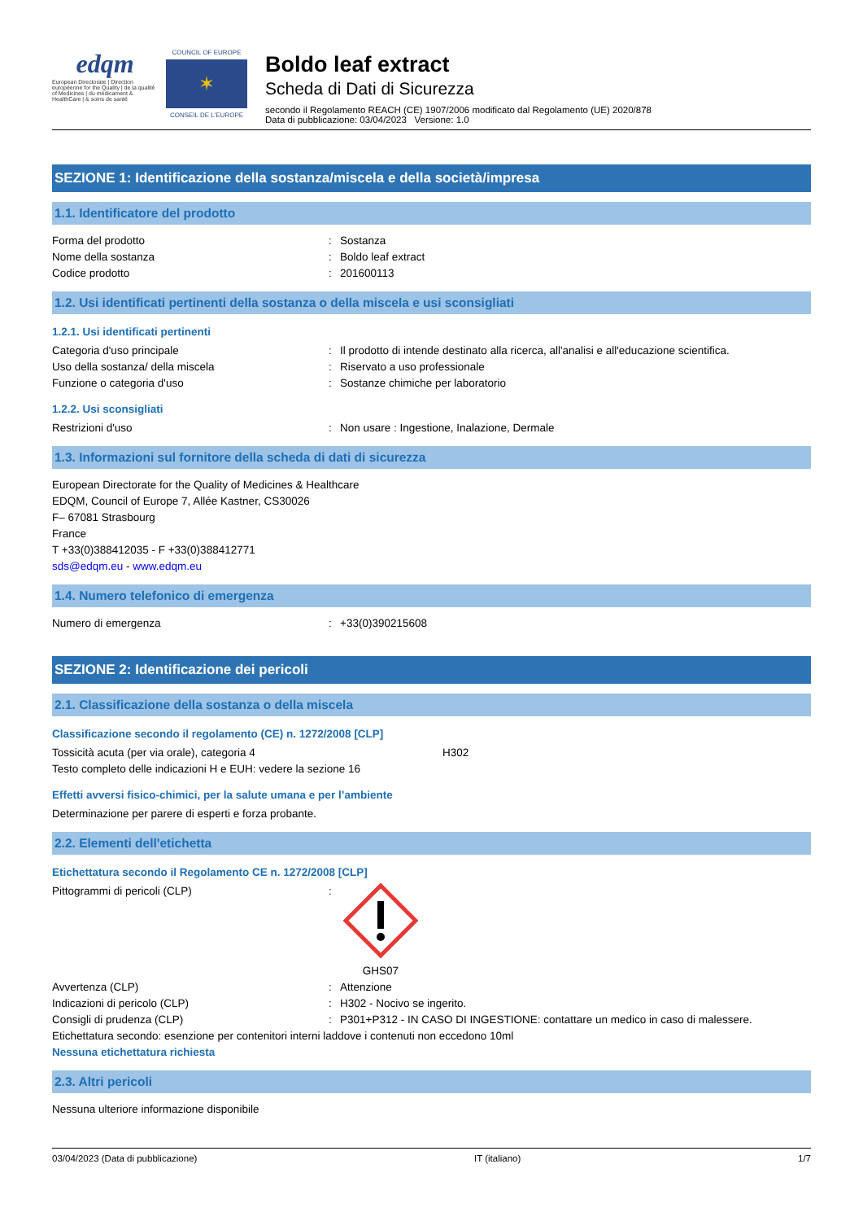edqm
European Directorate | Direction européenne for the Quality | de la qualité of Medicines | du médicament & HealthCare | & soins de santé
COUNCIL OF EUROPE
✶
CONSEIL DE L'EUROPE
Boldo leaf extract
Scheda di Dati di Sicurezza
secondo il Regolamento REACH (CE) 1907/2006 modificato dal Regolamento (UE) 2020/878
Data di pubblicazione: 03/04/2023 Versione: 1.0
SEZIONE 1: Identificazione della sostanza/miscela e della società/impresa
1.1. Identificatore del prodotto
Forma del prodotto: Sostanza
Nome della sostanza: Boldo leaf extract
Codice prodotto: 201600113
1.2. Usi identificati pertinenti della sostanza o della miscela e usi sconsigliati
1.2.1. Usi identificati pertinenti
Categoria d'uso principale: Il prodotto di intende destinato alla ricerca, all'analisi e all'educazione scientifica.
Uso della sostanza/ della miscela: Riservato a uso professionale
Funzione o categoria d'uso: Sostanze chimiche per laboratorio
1.2.2. Usi sconsigliati
Restrizioni d'uso: Non usare : Ingestione, Inalazione, Dermale
1.3. Informazioni sul fornitore della scheda di dati di sicurezza
European Directorate for the Quality of Medicines & Healthcare
EDQM, Council of Europe 7, Allée Kastner, CS30026
F– 67081 Strasbourg
France
T +33(0)388412035 - F +33(0)388412771
sds@edqm.eu - www.edqm.eu
1.4. Numero telefonico di emergenza
Numero di emergenza: +33(0)390215608
SEZIONE 2: Identificazione dei pericoli
2.1. Classificazione della sostanza o della miscela
Classificazione secondo il regolamento (CE) n. 1272/2008 [CLP]
Tossicità acuta (per via orale), categoria 4 H302
Testo completo delle indicazioni H e EUH: vedere la sezione 16
Effetti avversi fisico-chimici, per la salute umana e per l’ambiente
Determinazione per parere di esperti e forza probante.
2.2. Elementi dell'etichetta
Etichettatura secondo il Regolamento CE n. 1272/2008 [CLP]
Pittogrammi di pericoli (CLP):
GHS07
Avvertenza (CLP): Attenzione
Indicazioni di pericolo (CLP): H302 - Nocivo se ingerito.
Consigli di prudenza (CLP): P301+P312 - IN CASO DI INGESTIONE: contattare un medico in caso di malessere.
Etichettatura secondo: esenzione per contenitori interni laddove i contenuti non eccedono 10ml
Nessuna etichettatura richiesta
2.3. Altri pericoli
Nessuna ulteriore informazione disponibile
03/04/2023 (Data di pubblicazione) IT (italiano) 1/7